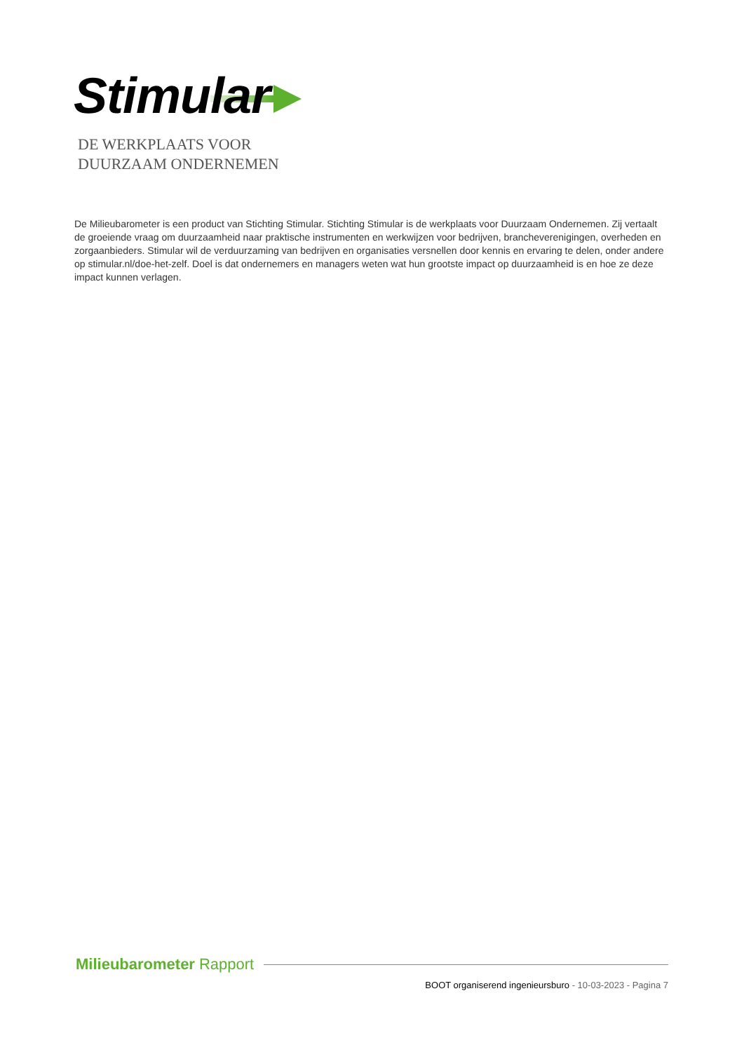Stimular
DE WERKPLAATS VOOR
DUURZAAM ONDERNEMEN
De Milieubarometer is een product van Stichting Stimular. Stichting Stimular is de werkplaats voor Duurzaam Ondernemen. Zij vertaalt de groeiende vraag om duurzaamheid naar praktische instrumenten en werkwijzen voor bedrijven, brancheverenigingen, overheden en zorgaanbieders. Stimular wil de verduurzaming van bedrijven en organisaties versnellen door kennis en ervaring te delen, onder andere op stimular.nl/doe-het-zelf. Doel is dat ondernemers en managers weten wat hun grootste impact op duurzaamheid is en hoe ze deze impact kunnen verlagen.
Milieubarometer Rapport
BOOT organiserend ingenieursburo - 10-03-2023 - Pagina 7